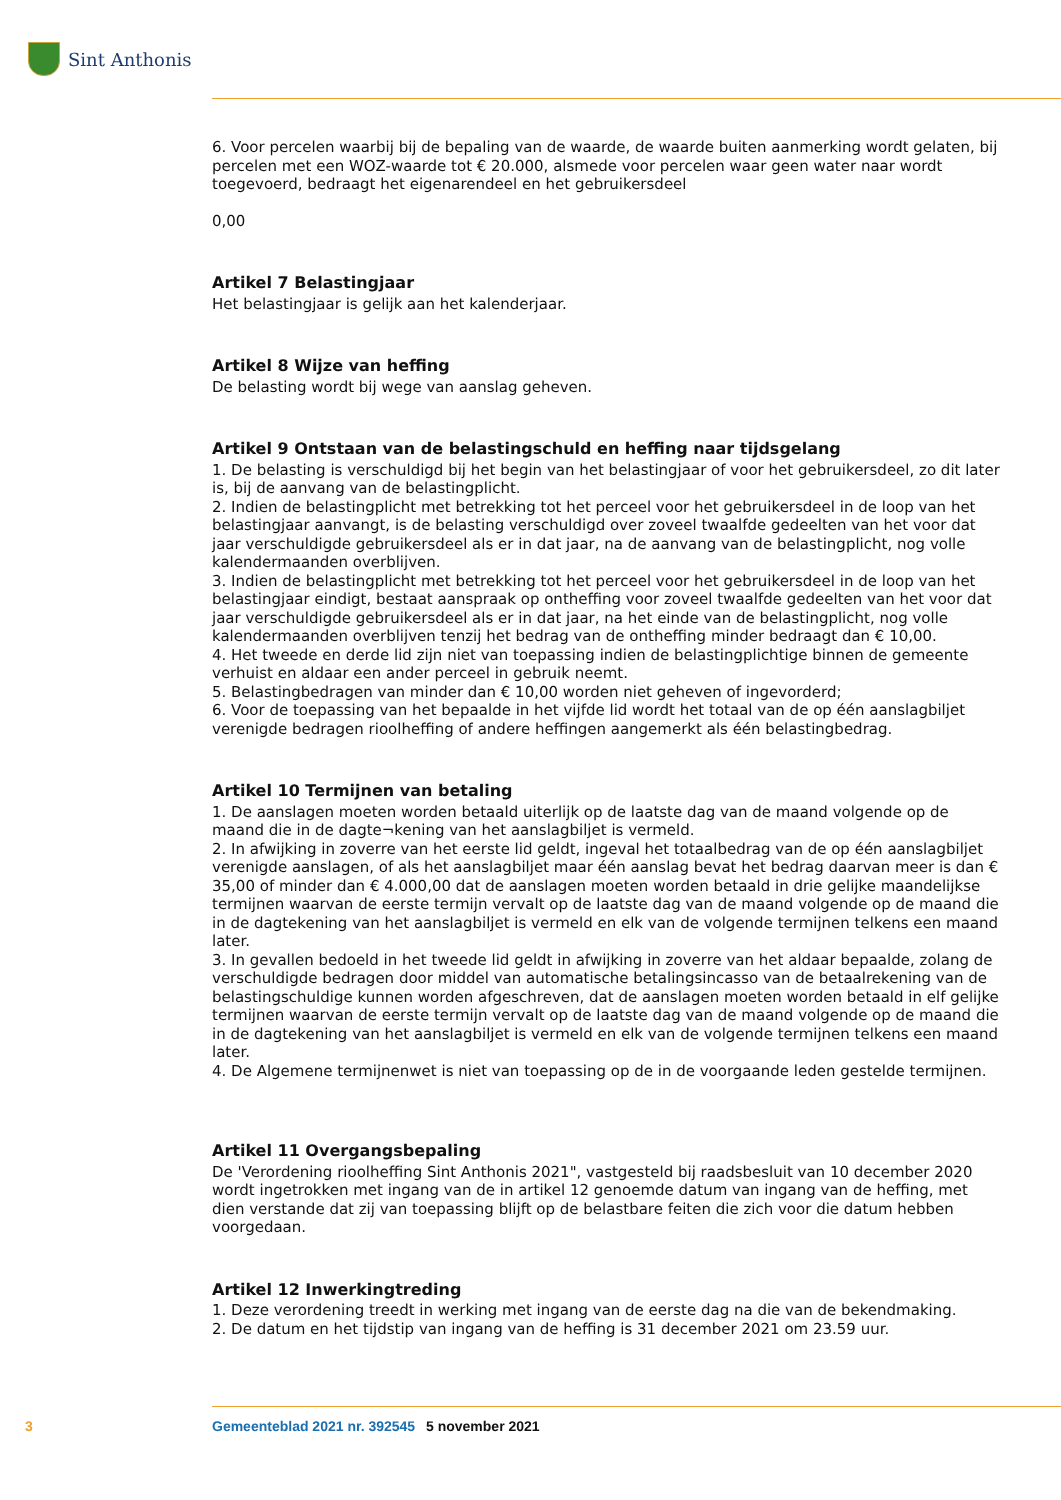Sint Anthonis
6. Voor percelen waarbij bij de bepaling van de waarde, de waarde buiten aanmerking wordt gelaten, bij percelen met een WOZ-waarde tot € 20.000, alsmede voor percelen waar geen water naar wordt toegevoerd, bedraagt het eigenarendeel en het gebruikersdeel
0,00
Artikel 7 Belastingjaar
Het belastingjaar is gelijk aan het kalenderjaar.
Artikel 8 Wijze van heffing
De belasting wordt bij wege van aanslag geheven.
Artikel 9 Ontstaan van de belastingschuld en heffing naar tijdsgelang
1. De belasting is verschuldigd bij het begin van het belastingjaar of voor het gebruikersdeel, zo dit later is, bij de aanvang van de belastingplicht.
2. Indien de belastingplicht met betrekking tot het perceel voor het gebruikersdeel in de loop van het belastingjaar aanvangt, is de belasting verschuldigd over zoveel twaalfde gedeelten van het voor dat jaar verschuldigde gebruikersdeel als er in dat jaar, na de aanvang van de belastingplicht, nog volle kalendermaanden overblijven.
3. Indien de belastingplicht met betrekking tot het perceel voor het gebruikersdeel in de loop van het belastingjaar eindigt, bestaat aanspraak op ontheffing voor zoveel twaalfde gedeelten van het voor dat jaar verschuldigde gebruikersdeel als er in dat jaar, na het einde van de belastingplicht, nog volle kalendermaanden overblijven tenzij het bedrag van de ontheffing minder bedraagt dan € 10,00.
4. Het tweede en derde lid zijn niet van toepassing indien de belastingplichtige binnen de gemeente verhuist en aldaar een ander perceel in gebruik neemt.
5. Belastingbedragen van minder dan € 10,00 worden niet geheven of ingevorderd;
6. Voor de toepassing van het bepaalde in het vijfde lid wordt het totaal van de op één aanslagbiljet verenigde bedragen rioolheffing of andere heffingen aangemerkt als één belastingbedrag.
Artikel 10 Termijnen van betaling
1. De aanslagen moeten worden betaald uiterlijk op de laatste dag van de maand volgende op de maand die in de dagte¬kening van het aanslagbiljet is vermeld.
2. In afwijking in zoverre van het eerste lid geldt, ingeval het totaalbedrag van de op één aanslagbiljet verenigde aanslagen, of als het aanslagbiljet maar één aanslag bevat het bedrag daarvan meer is dan € 35,00 of minder dan € 4.000,00 dat de aanslagen moeten worden betaald in drie gelijke maandelijkse termijnen waarvan de eerste termijn vervalt op de laatste dag van de maand volgende op de maand die in de dagtekening van het aanslagbiljet is vermeld en elk van de volgende termijnen telkens een maand later.
3. In gevallen bedoeld in het tweede lid geldt in afwijking in zoverre van het aldaar bepaalde, zolang de verschuldigde bedragen door middel van automatische betalingsincasso van de betaalrekening van de belastingschuldige kunnen worden afgeschreven, dat de aanslagen moeten worden betaald in elf gelijke termijnen waarvan de eerste termijn vervalt op de laatste dag van de maand volgende op de maand die in de dagtekening van het aanslagbiljet is vermeld en elk van de volgende termijnen telkens een maand later.
4. De Algemene termijnenwet is niet van toepassing op de in de voorgaande leden gestelde termijnen.
Artikel 11 Overgangsbepaling
De 'Verordening rioolheffing Sint Anthonis 2021", vastgesteld bij raadsbesluit van 10 december 2020 wordt ingetrokken met ingang van de in artikel 12 genoemde datum van ingang van de heffing, met dien verstande dat zij van toepassing blijft op de belastbare feiten die zich voor die datum hebben voorgedaan.
Artikel 12 Inwerkingtreding
1. Deze verordening treedt in werking met ingang van de eerste dag na die van de bekendmaking.
2. De datum en het tijdstip van ingang van de heffing is 31 december 2021 om 23.59 uur.
3 Gemeenteblad 2021 nr. 392545 5 november 2021